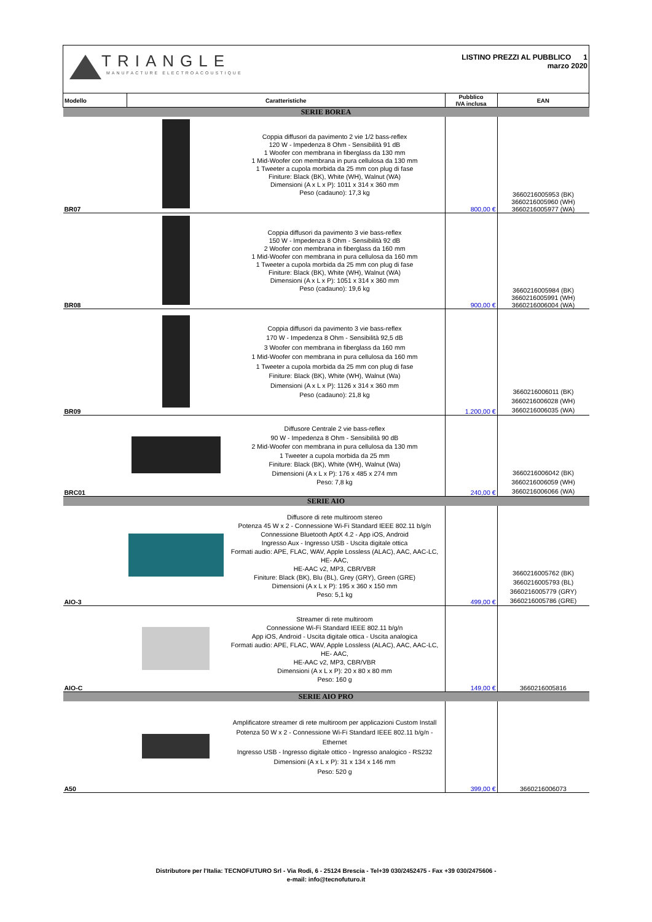| TRIANGLE MANUFACTURE ELECTROACOUSTIQUE | | | LISTINO PREZZI AL PUBBLICO 1 marzo 2020 | |
| Modello | Caratteristiche | | Pubblico IVA inclusa | EAN |
| SERIE BOREA | | | | |
| BR07 | | Coppia diffusori da pavimento 2 vie 1/2 bass-reflex 120 W - Impedenza 8 Ohm - Sensibilità 91 dB 1 Woofer con membrana in fiberglass da 130 mm 1 Mid-Woofer con membrana in pura cellulosa da 130 mm 1 Tweeter a cupola morbida da 25 mm con plug di fase Finiture: Black (BK), White (WH), Walnut (WA) Dimensioni (A x L x P): 1011 x 314 x 360 mm Peso (cadauno): 17,3 kg | 800,00 € | 3660216005953 (BK) 3660216005960 (WH) 3660216005977 (WA) |
| BR08 | | Coppia diffusori da pavimento 3 vie bass-reflex 150 W - Impedenza 8 Ohm - Sensibilità 92 dB 2 Woofer con membrana in fiberglass da 160 mm 1 Mid-Woofer con membrana in pura cellulosa da 160 mm 1 Tweeter a cupola morbida da 25 mm con plug di fase Finiture: Black (BK), White (WH), Walnut (WA) Dimensioni (A x L x P): 1051 x 314 x 360 mm Peso (cadauno): 19,6 kg | 900,00 € | 3660216005984 (BK) 3660216005991 (WH) 3660216006004 (WA) |
| BR09 | | Coppia diffusori da pavimento 3 vie bass-reflex 170 W - Impedenza 8 Ohm - Sensibilità 92,5 dB 3 Woofer con membrana in fiberglass da 160 mm 1 Mid-Woofer con membrana in pura cellulosa da 160 mm 1 Tweeter a cupola morbida da 25 mm con plug di fase Finiture: Black (BK), White (WH), Walnut (Wa) Dimensioni (A x L x P): 1126 x 314 x 360 mm Peso (cadauno): 21,8 kg | 1.200,00 € | 3660216006011 (BK) 3660216006028 (WH) 3660216006035 (WA) |
| BRC01 | | Diffusore Centrale 2 vie bass-reflex 90 W - Impedenza 8 Ohm - Sensibilità 90 dB 2 Mid-Woofer con membrana in pura cellulosa da 130 mm 1 Tweeter a cupola morbida da 25 mm Finiture: Black (BK), White (WH), Walnut (Wa) Dimensioni (A x L x P): 176 x 485 x 274 mm Peso: 7,8 kg | 240,00 € | 3660216006042 (BK) 3660216006059 (WH) 3660216006066 (WA) |
| SERIE AIO | | | | |
| AIO-3 | | Diffusore di rete multiroom stereo Potenza 45 W x 2 - Connessione Wi-Fi Standard IEEE 802.11 b/g/n Connessione Bluetooth AptX 4.2 - App iOS, Android Ingresso Aux - Ingresso USB - Uscita digitale ottica Formati audio: APE, FLAC, WAV, Apple Lossless (ALAC), AAC, AAC-LC, HE- AAC, HE-AAC v2, MP3, CBR/VBR Finiture: Black (BK), Blu (BL), Grey (GRY), Green (GRE) Dimensioni (A x L x P): 195 x 360 x 150 mm Peso: 5,1 kg | 499,00 € | 3660216005762 (BK) 3660216005793 (BL) 3660216005779 (GRY) 3660216005786 (GRE) |
| AIO-C | | Streamer di rete multiroom Connessione Wi-Fi Standard IEEE 802.11 b/g/n App iOS, Android - Uscita digitale ottica - Uscita analogica Formati audio: APE, FLAC, WAV, Apple Lossless (ALAC), AAC, AAC-LC, HE- AAC, HE-AAC v2, MP3, CBR/VBR Dimensioni (A x L x P): 20 x 80 x 80 mm Peso: 160 g | 149,00 € | 3660216005816 |
| SERIE AIO PRO | | | | |
| A50 | | Amplificatore streamer di rete multiroom per applicazioni Custom Install Potenza 50 W x 2 - Connessione Wi-Fi Standard IEEE 802.11 b/g/n - Ethernet Ingresso USB - Ingresso digitale ottico - Ingresso analogico - RS232 Dimensioni (A x L x P): 31 x 134 x 146 mm Peso: 520 g | 399,00 € | 3660216006073 |
Distributore per l'Italia: TECNOFUTURO Srl - Via Rodi, 6 - 25124 Brescia - Tel+39 030/2452475 - Fax +39 030/2475606 -
e-mail: info@tecnofuturo.it